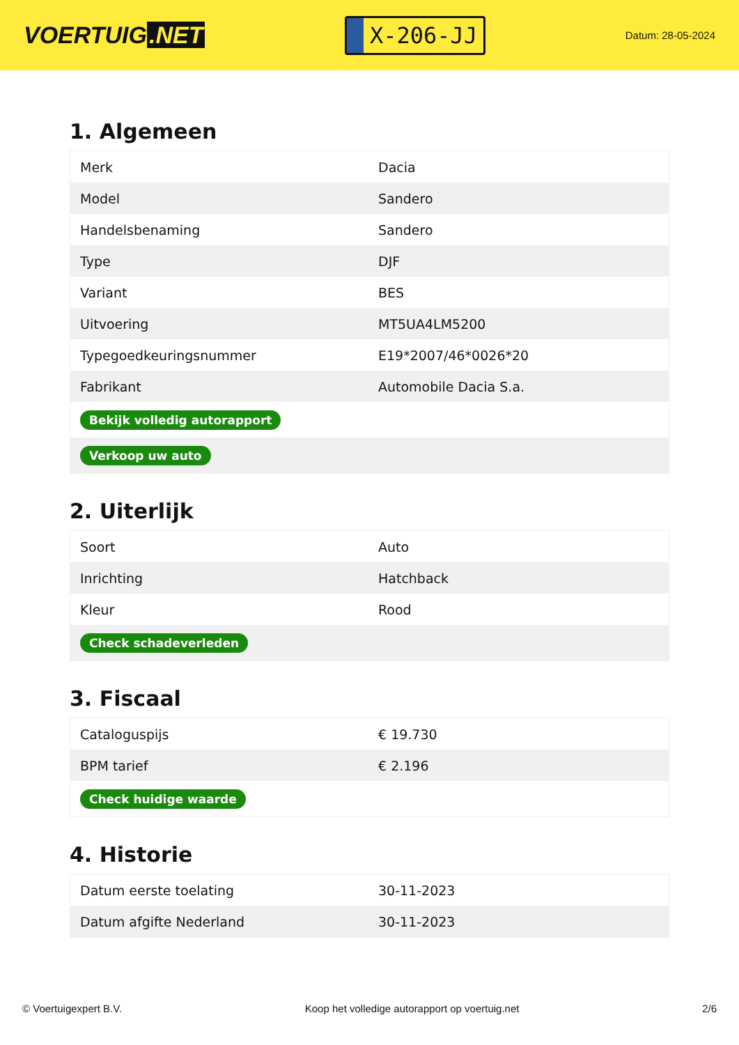VOERTUIG.NET
X-206-JJ
Datum: 28-05-2024
1. Algemeen
| Merk | Dacia |
| Model | Sandero |
| Handelsbenaming | Sandero |
| Type | DJF |
| Variant | BES |
| Uitvoering | MT5UA4LM5200 |
| Typegoedkeuringsnummer | E19*2007/46*0026*20 |
| Fabrikant | Automobile Dacia S.a. |
| Bekijk volledig autorapport | |
| Verkoop uw auto | |
2. Uiterlijk
| Soort | Auto |
| Inrichting | Hatchback |
| Kleur | Rood |
| Check schadeverleden | |
3. Fiscaal
| Cataloguspijs | € 19.730 |
| BPM tarief | € 2.196 |
| Check huidige waarde | |
4. Historie
| Datum eerste toelating | 30-11-2023 |
| Datum afgifte Nederland | 30-11-2023 |
© Voertuigexpert B.V. Koop het volledige autorapport op voertuig.net 2/6